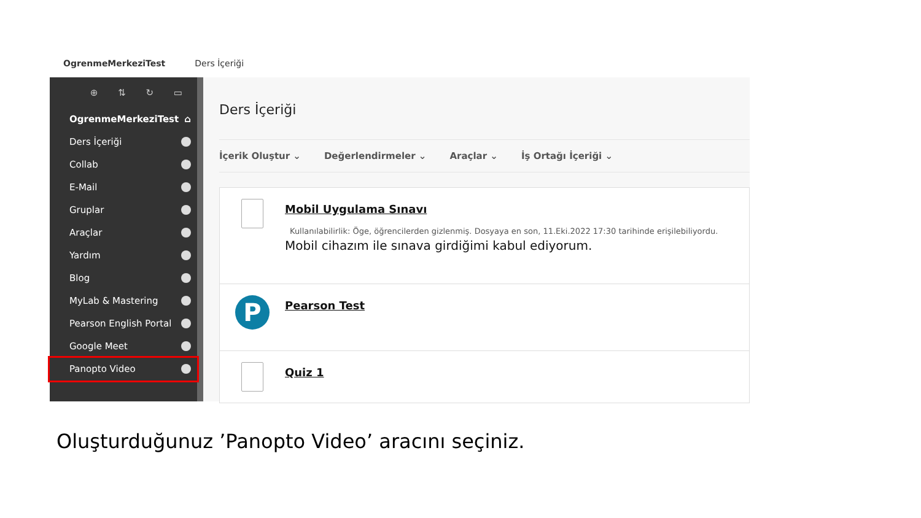OgrenmeMerkeziTest Ders İçeriği
⊕ ⇅ ↻ ▭
OgrenmeMerkeziTest ⌂
Ders İçeriği
Collab
E-Mail
Gruplar
Araçlar
Yardım
Blog
MyLab & Mastering
Pearson English Portal
Google Meet
Panopto Video
Ders İçeriği
İçerik Oluştur ⌄ Değerlendirmeler ⌄ Araçlar ⌄ İş Ortağı İçeriği ⌄
Mobil Uygulama Sınavı
Kullanılabilirlik: Öge, öğrencilerden gizlenmiş. Dosyaya en son, 11.Eki.2022 17:30 tarihinde erişilebiliyordu.
Mobil cihazım ile sınava girdiğimi kabul ediyorum.
P
Pearson Test
Quiz 1
Oluşturduğunuz ’Panopto Video’ aracını seçiniz.